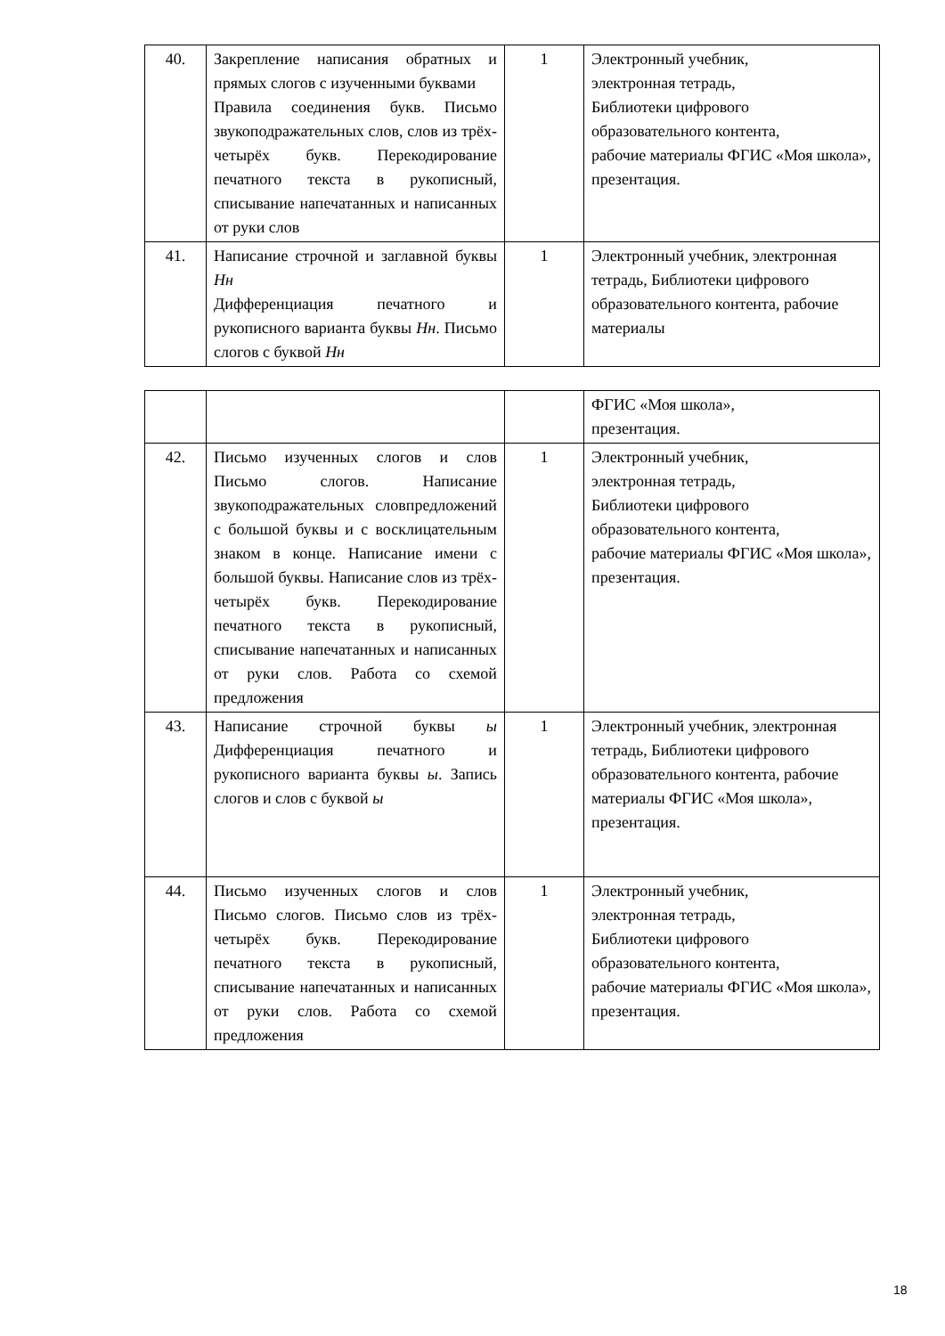| 40. | Закрепление написания обратных и прямых слогов с изученными буквами Правила соединения букв. Письмо звукоподражательных слов, слов из трёх-четырёх букв. Перекодирование печатного текста в рукописный, списывание напечатанных и написанных от руки слов | 1 | Электронный учебник, электронная тетрадь, Библиотеки цифрового образовательного контента, рабочие материалы ФГИС «Моя школа», презентация. |
| 41. | Написание строчной и заглавной буквы Нн Дифференциация печатного и рукописного варианта буквы Нн . Письмо слогов с буквой Нн | 1 | Электронный учебник, электронная тетрадь, Библиотеки цифрового образовательного контента, рабочие материалы |
| | | | ФГИС «Моя школа», презентация. |
| 42. | Письмо изученных слогов и слов Письмо слогов. Написание звукоподражательных словпредложений с большой буквы и с восклицательным знаком в конце. Написание имени с большой буквы. Написание слов из трёх-четырёх букв. Перекодирование печатного текста в рукописный, списывание напечатанных и написанных от руки слов. Работа со схемой предложения | 1 | Электронный учебник, электронная тетрадь, Библиотеки цифрового образовательного контента, рабочие материалы ФГИС «Моя школа», презентация. |
| 43. | Написание строчной буквы ы Дифференциация печатного и рукописного варианта буквы ы . Запись слогов и слов с буквой ы | 1 | Электронный учебник, электронная тетрадь, Библиотеки цифрового образовательного контента, рабочие материалы ФГИС «Моя школа», презентация. |
| 44. | Письмо изученных слогов и слов Письмо слогов. Письмо слов из трёх-четырёх букв. Перекодирование печатного текста в рукописный, списывание напечатанных и написанных от руки слов. Работа со схемой предложения | 1 | Электронный учебник, электронная тетрадь, Библиотеки цифрового образовательного контента, рабочие материалы ФГИС «Моя школа», презентация. |
18